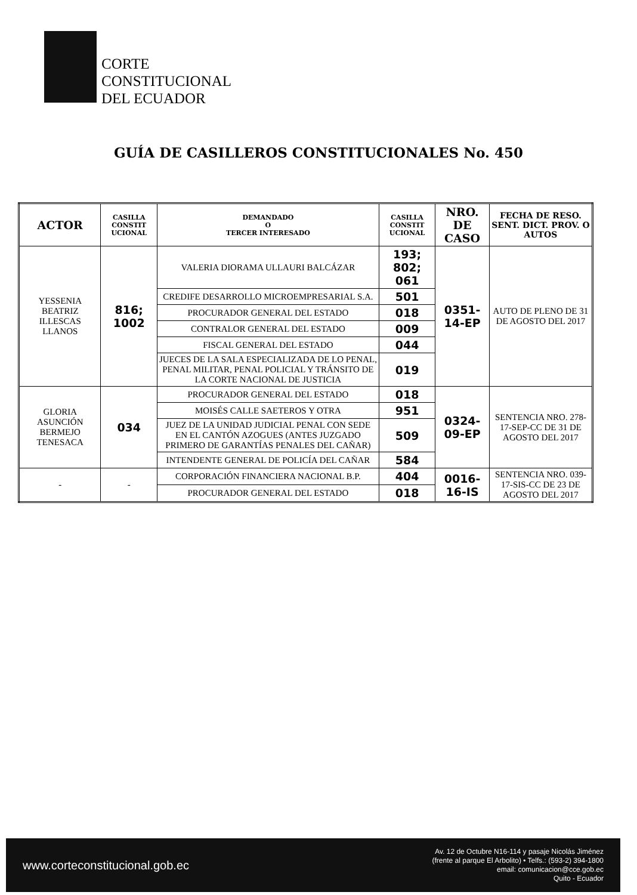CORTE
CONSTITUCIONAL
DEL ECUADOR
GUÍA DE CASILLEROS CONSTITUCIONALES No. 450
| ACTOR | CASILLA CONSTIT UCIONAL | DEMANDADO O TERCER INTERESADO | CASILLA CONSTIT UCIONAL | NRO. DE CASO | FECHA DE RESO. SENT. DICT. PROV. O AUTOS |
| --- | --- | --- | --- | --- | --- |
| YESSENIA BEATRIZ ILLESCAS LLANOS | 816; 1002 | VALERIA DIORAMA ULLAURI BALCÁZAR | 193; 802; 061 | 0351-14-EP | AUTO DE PLENO DE 31 DE AGOSTO DEL 2017 |
| | | CREDIFE DESARROLLO MICROEMPRESARIAL S.A. | 501 | | |
| | | PROCURADOR GENERAL DEL ESTADO | 018 | | |
| | | CONTRALOR GENERAL DEL ESTADO | 009 | | |
| | | FISCAL GENERAL DEL ESTADO | 044 | | |
| | | JUECES DE LA SALA ESPECIALIZADA DE LO PENAL, PENAL MILITAR, PENAL POLICIAL Y TRÁNSITO DE LA CORTE NACIONAL DE JUSTICIA | 019 | | |
| GLORIA ASUNCIÓN BERMEJO TENESACA | 034 | PROCURADOR GENERAL DEL ESTADO | 018 | 0324-09-EP | SENTENCIA NRO. 278-17-SEP-CC DE 31 DE AGOSTO DEL 2017 |
| | | MOISÉS CALLE SAETEROS Y OTRA | 951 | | |
| | | JUEZ DE LA UNIDAD JUDICIAL PENAL CON SEDE EN EL CANTÓN AZOGUES (ANTES JUZGADO PRIMERO DE GARANTÍAS PENALES DEL CAÑAR) | 509 | | |
| | | INTENDENTE GENERAL DE POLICÍA DEL CAÑAR | 584 | | |
| - | - | CORPORACIÓN FINANCIERA NACIONAL B.P. | 404 | 0016-16-IS | SENTENCIA NRO. 039-17-SIS-CC DE 23 DE AGOSTO DEL 2017 |
| | | PROCURADOR GENERAL DEL ESTADO | 018 | | |
www.corteconstitucional.gob.ec
Av. 12 de Octubre N16-114 y pasaje Nicolás Jiménez
(frente al parque El Arbolito) • Telfs.: (593-2) 394-1800
email: comunicacion@cce.gob.ec
Quito - Ecuador